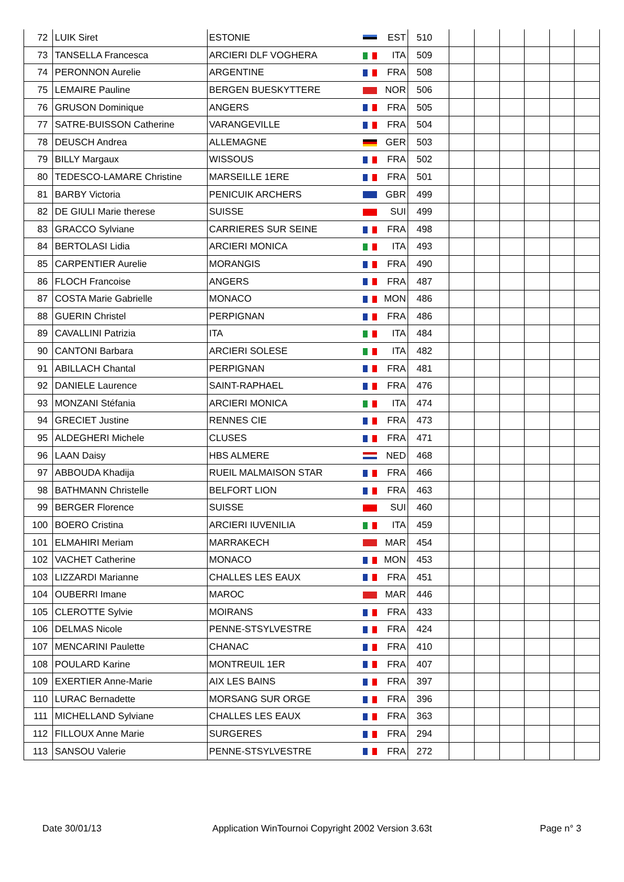| 72 | LUIK Siret | ESTONIE | | EST | 510 | | | | | | |
| 73 | TANSELLA Francesca | ARCIERI DLF VOGHERA | | ITA | 509 | | | | | | |
| 74 | PERONNON Aurelie | ARGENTINE | | FRA | 508 | | | | | | |
| 75 | LEMAIRE Pauline | BERGEN BUESKYTTERE | | NOR | 506 | | | | | | |
| 76 | GRUSON Dominique | ANGERS | | FRA | 505 | | | | | | |
| 77 | SATRE-BUISSON Catherine | VARANGEVILLE | | FRA | 504 | | | | | | |
| 78 | DEUSCH Andrea | ALLEMAGNE | | GER | 503 | | | | | | |
| 79 | BILLY Margaux | WISSOUS | | FRA | 502 | | | | | | |
| 80 | TEDESCO-LAMARE Christine | MARSEILLE 1ERE | | FRA | 501 | | | | | | |
| 81 | BARBY Victoria | PENICUIK ARCHERS | | GBR | 499 | | | | | | |
| 82 | DE GIULI Marie therese | SUISSE | | SUI | 499 | | | | | | |
| 83 | GRACCO Sylviane | CARRIERES SUR SEINE | | FRA | 498 | | | | | | |
| 84 | BERTOLASI Lidia | ARCIERI MONICA | | ITA | 493 | | | | | | |
| 85 | CARPENTIER Aurelie | MORANGIS | | FRA | 490 | | | | | | |
| 86 | FLOCH Francoise | ANGERS | | FRA | 487 | | | | | | |
| 87 | COSTA Marie Gabrielle | MONACO | | MON | 486 | | | | | | |
| 88 | GUERIN Christel | PERPIGNAN | | FRA | 486 | | | | | | |
| 89 | CAVALLINI Patrizia | ITA | | ITA | 484 | | | | | | |
| 90 | CANTONI Barbara | ARCIERI SOLESE | | ITA | 482 | | | | | | |
| 91 | ABILLACH Chantal | PERPIGNAN | | FRA | 481 | | | | | | |
| 92 | DANIELE Laurence | SAINT-RAPHAEL | | FRA | 476 | | | | | | |
| 93 | MONZANI Stéfania | ARCIERI MONICA | | ITA | 474 | | | | | | |
| 94 | GRECIET Justine | RENNES CIE | | FRA | 473 | | | | | | |
| 95 | ALDEGHERI Michele | CLUSES | | FRA | 471 | | | | | | |
| 96 | LAAN Daisy | HBS ALMERE | | NED | 468 | | | | | | |
| 97 | ABBOUDA Khadija | RUEIL MALMAISON STAR | | FRA | 466 | | | | | | |
| 98 | BATHMANN Christelle | BELFORT LION | | FRA | 463 | | | | | | |
| 99 | BERGER Florence | SUISSE | | SUI | 460 | | | | | | |
| 100 | BOERO Cristina | ARCIERI IUVENILIA | | ITA | 459 | | | | | | |
| 101 | ELMAHIRI Meriam | MARRAKECH | | MAR | 454 | | | | | | |
| 102 | VACHET Catherine | MONACO | | MON | 453 | | | | | | |
| 103 | LIZZARDI Marianne | CHALLES LES EAUX | | FRA | 451 | | | | | | |
| 104 | OUBERRI Imane | MAROC | | MAR | 446 | | | | | | |
| 105 | CLEROTTE Sylvie | MOIRANS | | FRA | 433 | | | | | | |
| 106 | DELMAS Nicole | PENNE-STSYLVESTRE | | FRA | 424 | | | | | | |
| 107 | MENCARINI Paulette | CHANAC | | FRA | 410 | | | | | | |
| 108 | POULARD Karine | MONTREUIL 1ER | | FRA | 407 | | | | | | |
| 109 | EXERTIER Anne-Marie | AIX LES BAINS | | FRA | 397 | | | | | | |
| 110 | LURAC Bernadette | MORSANG SUR ORGE | | FRA | 396 | | | | | | |
| 111 | MICHELLAND Sylviane | CHALLES LES EAUX | | FRA | 363 | | | | | | |
| 112 | FILLOUX Anne Marie | SURGERES | | FRA | 294 | | | | | | |
| 113 | SANSOU Valerie | PENNE-STSYLVESTRE | | FRA | 272 | | | | | | |
Date 30/01/13
Application WinTournoi Copyright 2002 Version 3.63t
Page n° 3